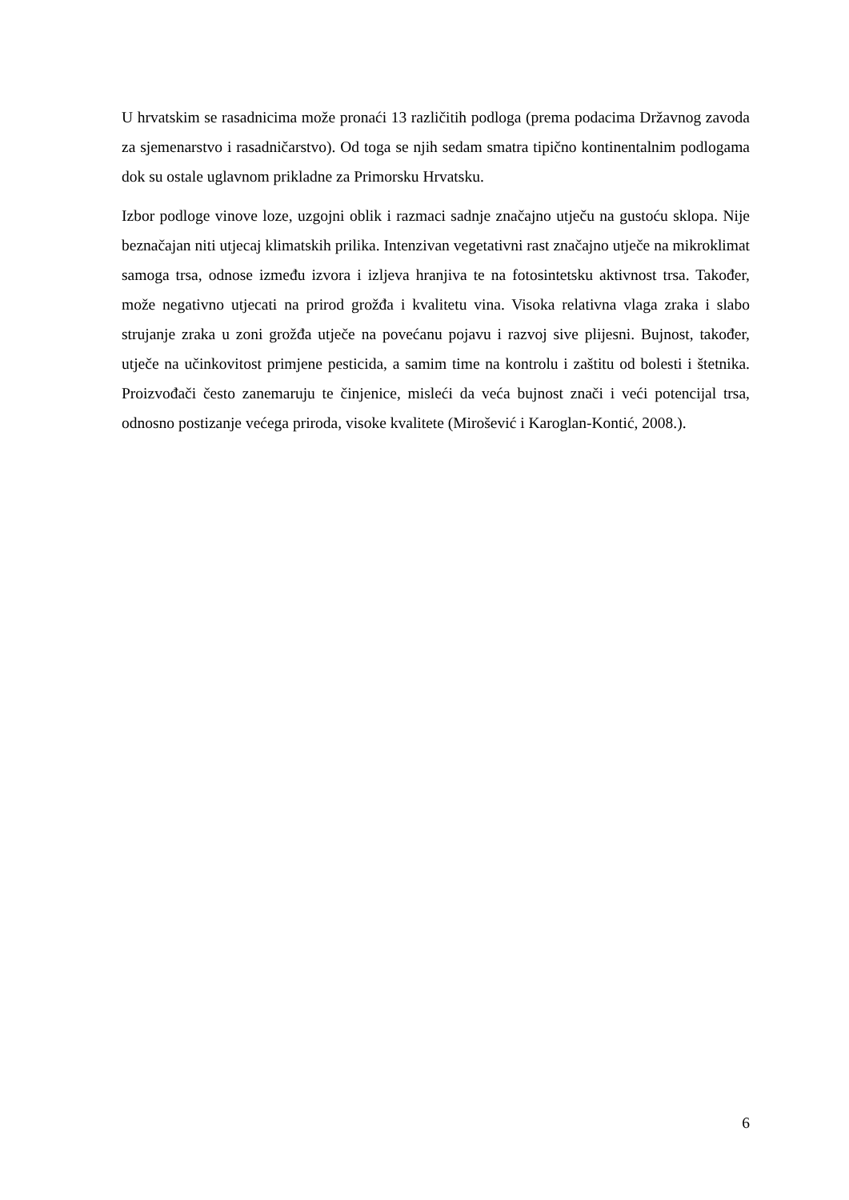U hrvatskim se rasadnicima može pronaći 13 različitih podloga (prema podacima Državnog zavoda za sjemenarstvo i rasadničarstvo). Od toga se njih sedam smatra tipično kontinentalnim podlogama dok su ostale uglavnom prikladne za Primorsku Hrvatsku.
Izbor podloge vinove loze, uzgojni oblik i razmaci sadnje značajno utječu na gustoću sklopa. Nije beznačajan niti utjecaj klimatskih prilika. Intenzivan vegetativni rast značajno utječe na mikroklimat samoga trsa, odnose između izvora i izljeva hranjiva te na fotosintetsku aktivnost trsa. Također, može negativno utjecati na prirod grožđa i kvalitetu vina. Visoka relativna vlaga zraka i slabo strujanje zraka u zoni grožđa utječe na povećanu pojavu i razvoj sive plijesni. Bujnost, također, utječe na učinkovitost primjene pesticida, a samim time na kontrolu i zaštitu od bolesti i štetnika. Proizvođači često zanemaruju te činjenice, misleći da veća bujnost znači i veći potencijal trsa, odnosno postizanje većega priroda, visoke kvalitete (Mirošević i Karoglan-Kontić, 2008.).
6